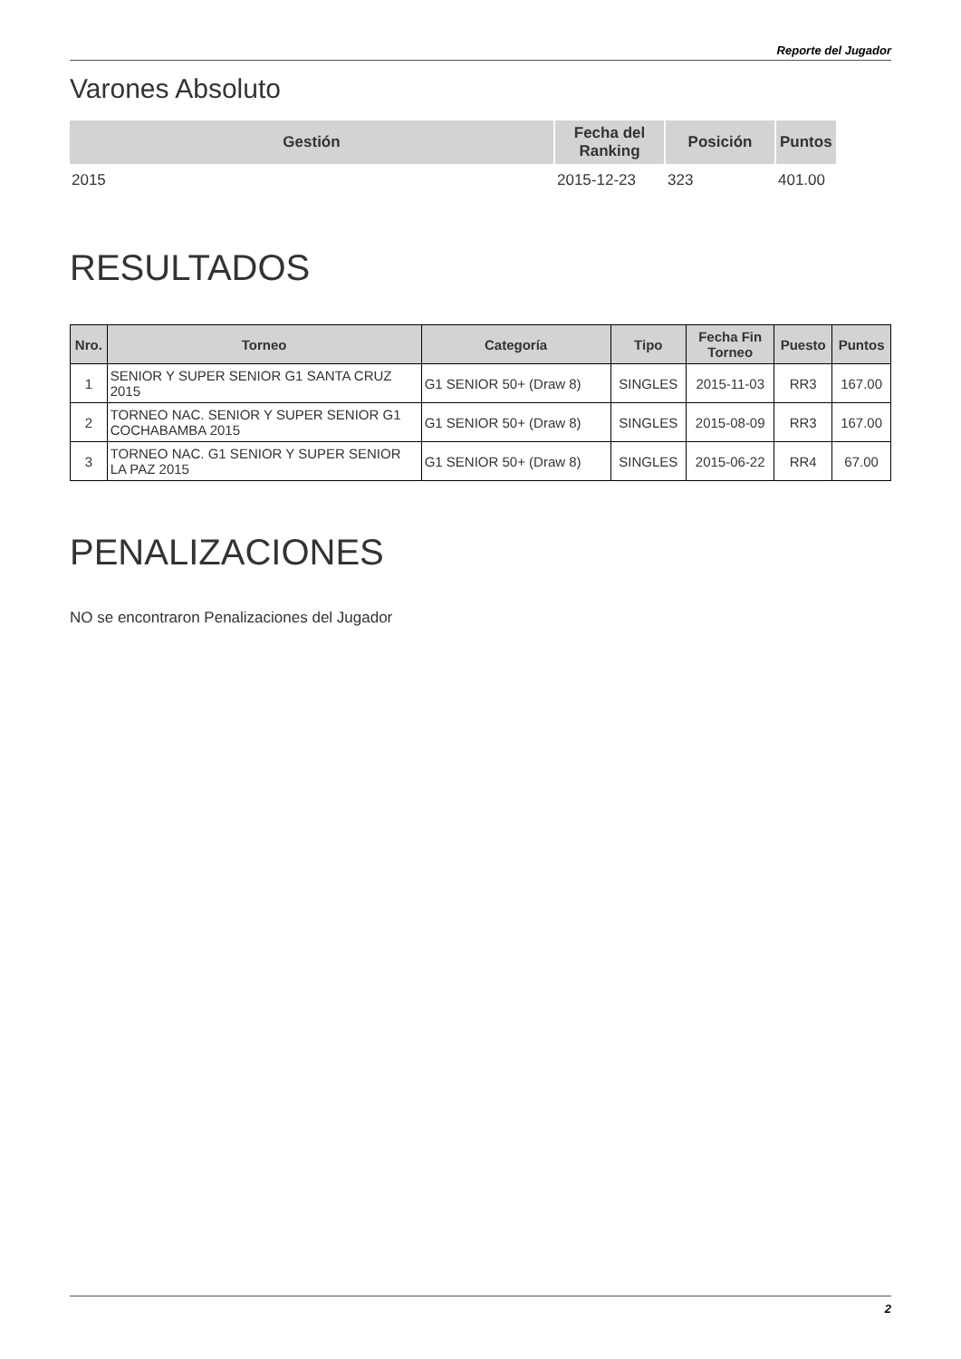Reporte del Jugador
Varones Absoluto
| Gestión | Fecha del Ranking | Posición | Puntos |
| --- | --- | --- | --- |
| 2015 | 2015-12-23 | 323 | 401.00 |
RESULTADOS
| Nro. | Torneo | Categoría | Tipo | Fecha Fin Torneo | Puesto | Puntos |
| --- | --- | --- | --- | --- | --- | --- |
| 1 | SENIOR Y SUPER SENIOR G1 SANTA CRUZ 2015 | G1 SENIOR 50+ (Draw 8) | SINGLES | 2015-11-03 | RR3 | 167.00 |
| 2 | TORNEO NAC. SENIOR Y SUPER SENIOR G1 COCHABAMBA 2015 | G1 SENIOR 50+ (Draw 8) | SINGLES | 2015-08-09 | RR3 | 167.00 |
| 3 | TORNEO NAC. G1 SENIOR Y SUPER SENIOR LA PAZ 2015 | G1 SENIOR 50+ (Draw 8) | SINGLES | 2015-06-22 | RR4 | 67.00 |
PENALIZACIONES
NO se encontraron Penalizaciones del Jugador
2